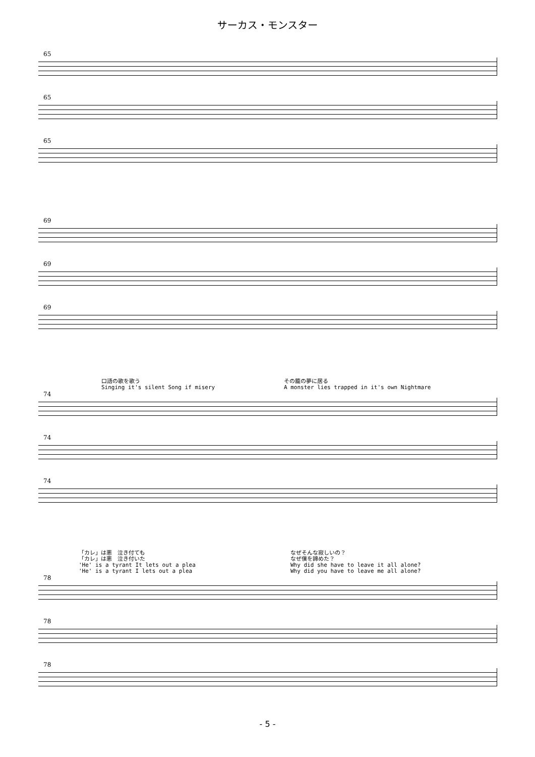サーカス・モンスター
65
65
65
69
69
69
口語の歌を歌う
Singing it's silent Song if misery
その籠の夢に居る
A monster lies trapped in it's own Nightmare
74
74
74
「カレ」は悪　泣き付ても
「カレ」は悪　泣き付いた
'He' is a tyrant It lets out a plea
'He' is a tyrant I lets out a plea
なぜそんな寂しいの？
なぜ僕を諦めた？
Why did she have to leave it all alone?
Why did you have to leave me all alone?
78
78
78
- 5 -